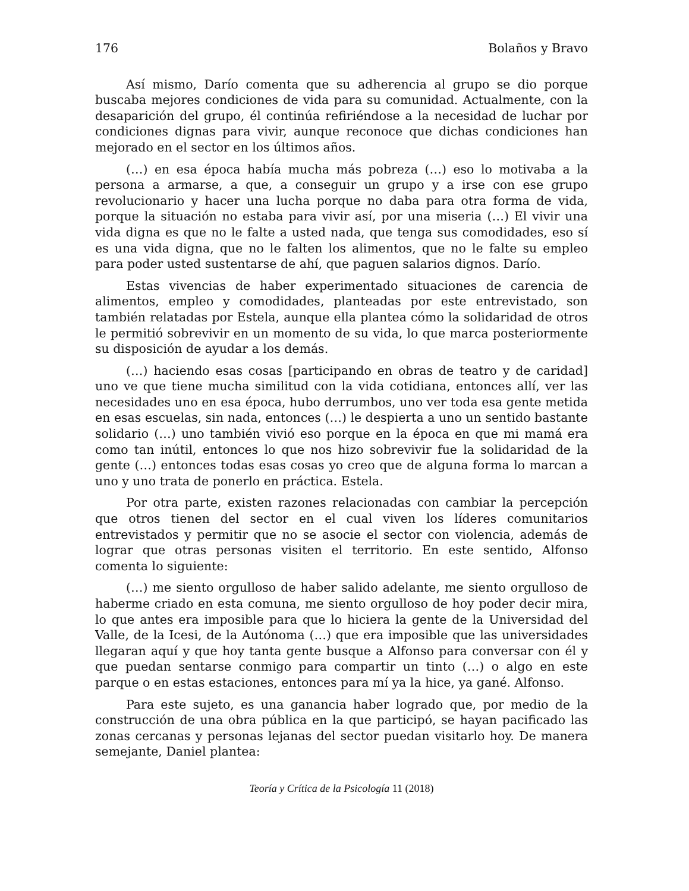176 Bolaños y Bravo
Así mismo, Darío comenta que su adherencia al grupo se dio porque buscaba mejores condiciones de vida para su comunidad. Actualmente, con la desaparición del grupo, él continúa refiriéndose a la necesidad de luchar por condiciones dignas para vivir, aunque reconoce que dichas condiciones han mejorado en el sector en los últimos años.
(…) en esa época había mucha más pobreza (…) eso lo motivaba a la persona a armarse, a que, a conseguir un grupo y a irse con ese grupo revolucionario y hacer una lucha porque no daba para otra forma de vida, porque la situación no estaba para vivir así, por una miseria (…) El vivir una vida digna es que no le falte a usted nada, que tenga sus comodidades, eso sí es una vida digna, que no le falten los alimentos, que no le falte su empleo para poder usted sustentarse de ahí, que paguen salarios dignos. Darío.
Estas vivencias de haber experimentado situaciones de carencia de alimentos, empleo y comodidades, planteadas por este entrevistado, son también relatadas por Estela, aunque ella plantea cómo la solidaridad de otros le permitió sobrevivir en un momento de su vida, lo que marca posteriormente su disposición de ayudar a los demás.
(…) haciendo esas cosas [participando en obras de teatro y de caridad] uno ve que tiene mucha similitud con la vida cotidiana, entonces allí, ver las necesidades uno en esa época, hubo derrumbos, uno ver toda esa gente metida en esas escuelas, sin nada, entonces (…) le despierta a uno un sentido bastante solidario (…) uno también vivió eso porque en la época en que mi mamá era como tan inútil, entonces lo que nos hizo sobrevivir fue la solidaridad de la gente (…) entonces todas esas cosas yo creo que de alguna forma lo marcan a uno y uno trata de ponerlo en práctica. Estela.
Por otra parte, existen razones relacionadas con cambiar la percepción que otros tienen del sector en el cual viven los líderes comunitarios entrevistados y permitir que no se asocie el sector con violencia, además de lograr que otras personas visiten el territorio. En este sentido, Alfonso comenta lo siguiente:
(…) me siento orgulloso de haber salido adelante, me siento orgulloso de haberme criado en esta comuna, me siento orgulloso de hoy poder decir mira, lo que antes era imposible para que lo hiciera la gente de la Universidad del Valle, de la Icesi, de la Autónoma (…) que era imposible que las universidades llegaran aquí y que hoy tanta gente busque a Alfonso para conversar con él y que puedan sentarse conmigo para compartir un tinto (…) o algo en este parque o en estas estaciones, entonces para mí ya la hice, ya gané. Alfonso.
Para este sujeto, es una ganancia haber logrado que, por medio de la construcción de una obra pública en la que participó, se hayan pacificado las zonas cercanas y personas lejanas del sector puedan visitarlo hoy. De manera semejante, Daniel plantea:
Teoría y Crítica de la Psicología 11 (2018)